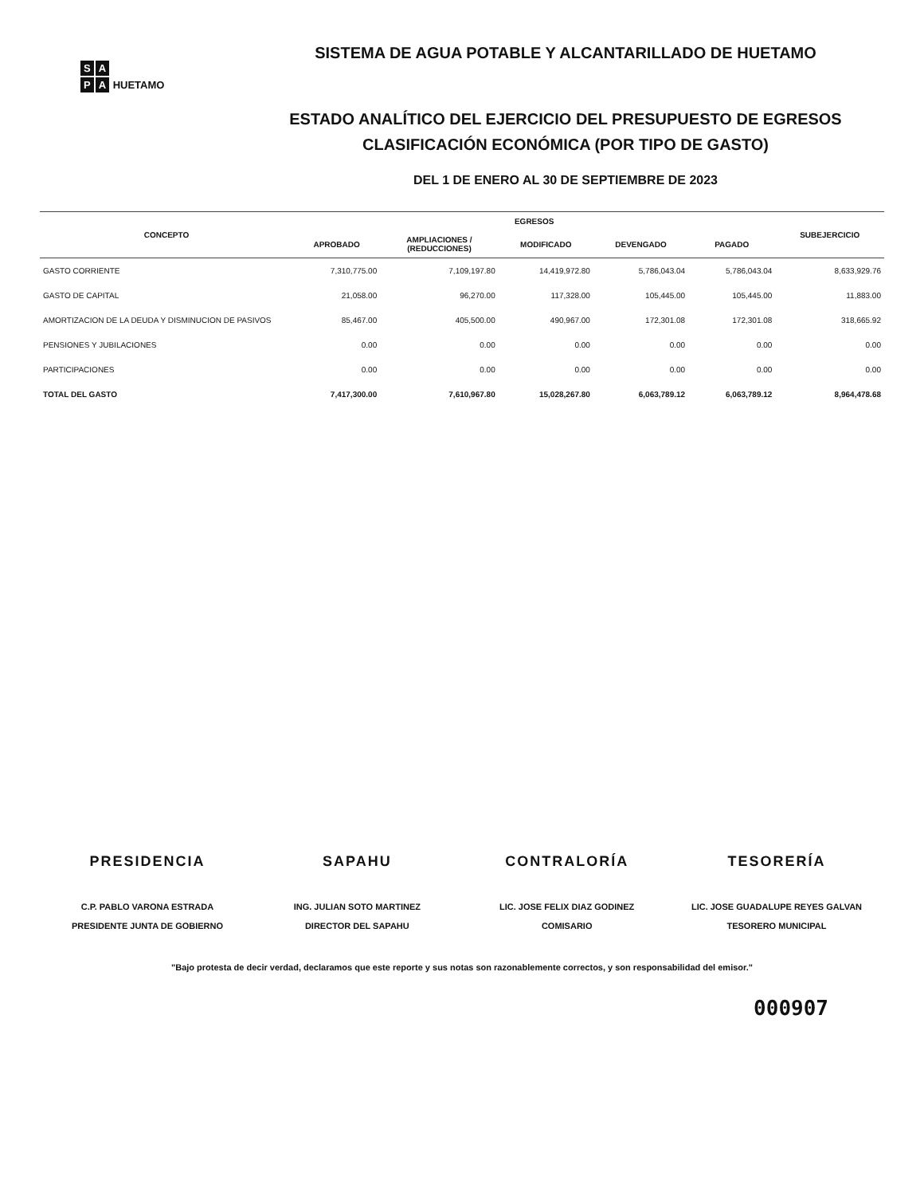S A
P A HUETAMO
SISTEMA DE AGUA POTABLE Y ALCANTARILLADO DE HUETAMO
ESTADO ANALÍTICO DEL EJERCICIO DEL PRESUPUESTO DE EGRESOS
CLASIFICACIÓN ECONÓMICA (POR TIPO DE GASTO)
DEL 1 DE ENERO AL 30 DE SEPTIEMBRE DE 2023
| CONCEPTO | EGRESOS | | | | | SUBEJERCICIO |
| --- | --- | --- | --- | --- | --- | --- |
| | APROBADO | AMPLIACIONES / (REDUCCIONES) | MODIFICADO | DEVENGADO | PAGADO | |
| GASTO CORRIENTE | 7,310,775.00 | 7,109,197.80 | 14,419,972.80 | 5,786,043.04 | 5,786,043.04 | 8,633,929.76 |
| GASTO DE CAPITAL | 21,058.00 | 96,270.00 | 117,328.00 | 105,445.00 | 105,445.00 | 11,883.00 |
| AMORTIZACION DE LA DEUDA Y DISMINUCION DE PASIVOS | 85,467.00 | 405,500.00 | 490,967.00 | 172,301.08 | 172,301.08 | 318,665.92 |
| PENSIONES Y JUBILACIONES | 0.00 | 0.00 | 0.00 | 0.00 | 0.00 | 0.00 |
| PARTICIPACIONES | 0.00 | 0.00 | 0.00 | 0.00 | 0.00 | 0.00 |
| TOTAL DEL GASTO | 7,417,300.00 | 7,610,967.80 | 15,028,267.80 | 6,063,789.12 | 6,063,789.12 | 8,964,478.68 |
PRESIDENCIA
C.P. PABLO VARONA ESTRADA
PRESIDENTE JUNTA DE GOBIERNO
SAPAHU
ING. JULIAN SOTO MARTINEZ
DIRECTOR DEL SAPAHU
CONTRALORÍA
LIC. JOSE FELIX DIAZ GODINEZ
COMISARIO
TESORERÍA
LIC. JOSE GUADALUPE REYES GALVAN
TESORERO MUNICIPAL
"Bajo protesta de decir verdad, declaramos que este reporte y sus notas son razonablemente correctos, y son responsabilidad del emisor."
000907